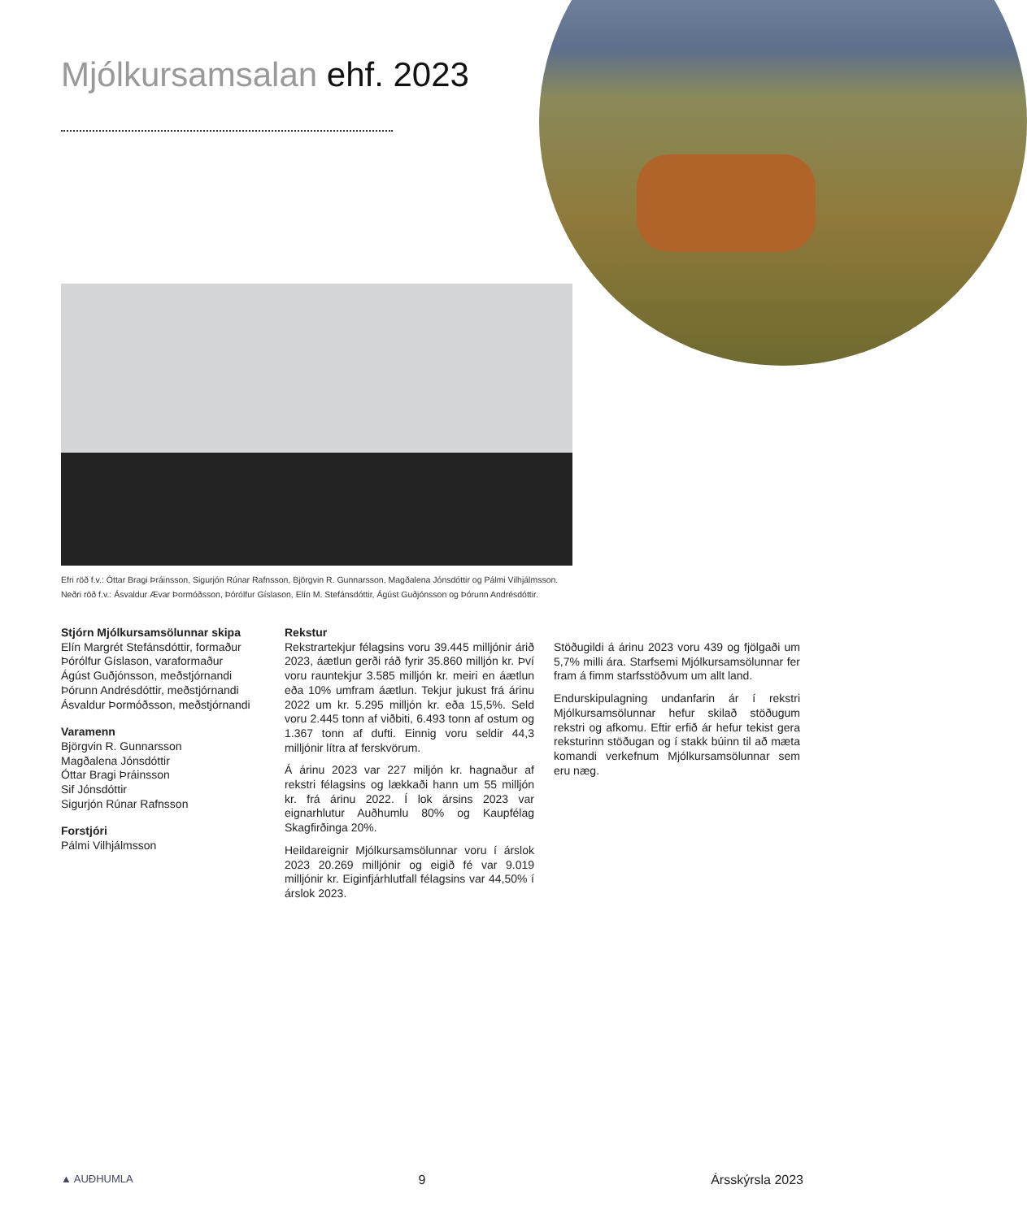Mjólkursamsalan ehf. 2023
Efri röð f.v.: Óttar Bragi Þráinsson, Sigurjón Rúnar Rafnsson, Björgvin R. Gunnarsson, Magðalena Jónsdóttir og Pálmi Vilhjálmsson.
Neðri röð f.v.: Ásvaldur Ævar Þormóðsson, Þórólfur Gíslason, Elín M. Stefánsdóttir, Ágúst Guðjónsson og Þórunn Andrésdóttir.
Stjórn Mjólkursamsölunnar skipa
Elín Margrét Stefánsdóttir, formaður
Þórólfur Gíslason, varaformaður
Ágúst Guðjónsson, meðstjórnandi
Þórunn Andrésdóttir, meðstjórnandi
Ásvaldur Þormóðsson, meðstjórnandi
Varamenn
Björgvin R. Gunnarsson
Magðalena Jónsdóttir
Óttar Bragi Þráinsson
Sif Jónsdóttir
Sigurjón Rúnar Rafnsson
Forstjóri
Pálmi Vilhjálmsson
Rekstur
Rekstrartekjur félagsins voru 39.445 milljónir árið 2023, áætlun gerði ráð fyrir 35.860 milljón kr. Því voru rauntekjur 3.585 milljón kr. meiri en áætlun eða 10% umfram áætlun. Tekjur jukust frá árinu 2022 um kr. 5.295 milljón kr. eða 15,5%. Seld voru 2.445 tonn af viðbiti, 6.493 tonn af ostum og 1.367 tonn af dufti. Einnig voru seldir 44,3 milljónir lítra af ferskvörum.
Á árinu 2023 var 227 miljón kr. hagnaður af rekstri félagsins og lækkaði hann um 55 milljón kr. frá árinu 2022. Í lok ársins 2023 var eignarhlutur Auðhumlu 80% og Kaupfélag Skagfirðinga 20%.
Heildareignir Mjólkursamsölunnar voru í árslok 2023 20.269 milljónir og eigið fé var 9.019 milljónir kr. Eiginfjárhlutfall félagsins var 44,50% í árslok 2023.
Stöðugildi á árinu 2023 voru 439 og fjölgaði um 5,7% milli ára. Starfsemi Mjólkursamsölunnar fer fram á fimm starfsstöðvum um allt land.
Endurskipulagning undanfarin ár í rekstri Mjólkursamsölunnar hefur skilað stöðugum rekstri og afkomu. Eftir erfið ár hefur tekist gera reksturinn stöðugan og í stakk búinn til að mæta komandi verkefnum Mjólkursamsölunnar sem eru næg.
▲ AUÐHUMLA 9 Ársskýrsla 2023